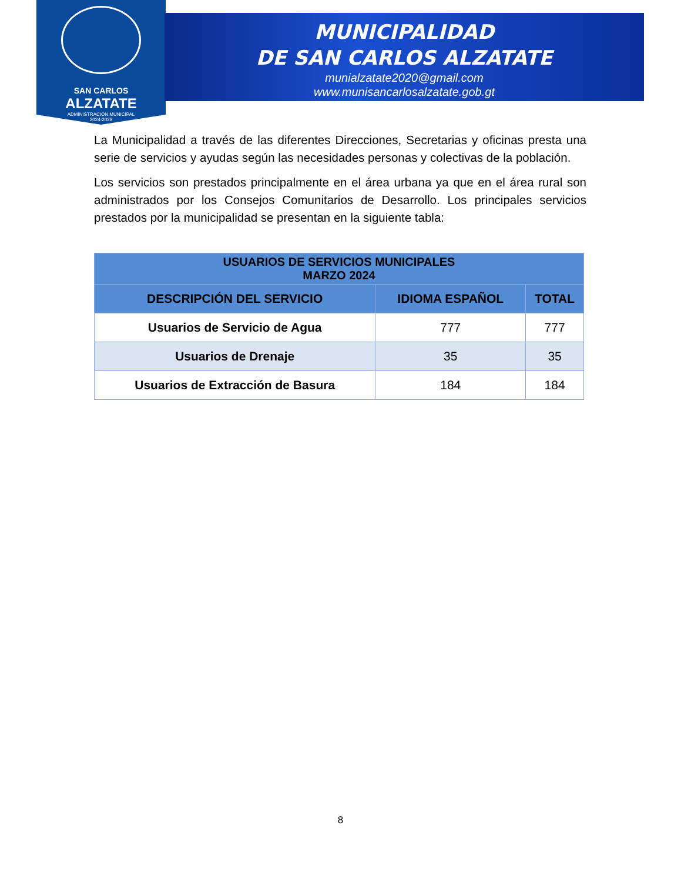SAN CARLOS
ALZATATE
ADMINISTRACIÓN MUNICIPAL
2024-2028
MUNICIPALIDAD
DE SAN CARLOS ALZATATE
munialzatate2020@gmail.com
www.munisancarlosalzatate.gob.gt
La Municipalidad a través de las diferentes Direcciones, Secretarias y oficinas presta una serie de servicios y ayudas según las necesidades personas y colectivas de la población.
Los servicios son prestados principalmente en el área urbana ya que en el área rural son administrados por los Consejos Comunitarios de Desarrollo. Los principales servicios prestados por la municipalidad se presentan en la siguiente tabla:
| USUARIOS DE SERVICIOS MUNICIPALES MARZO 2024 | | |
| --- | --- | --- |
| DESCRIPCIÓN DEL SERVICIO | IDIOMA ESPAÑOL | TOTAL |
| Usuarios de Servicio de Agua | 777 | 777 |
| Usuarios de Drenaje | 35 | 35 |
| Usuarios de Extracción de Basura | 184 | 184 |
8